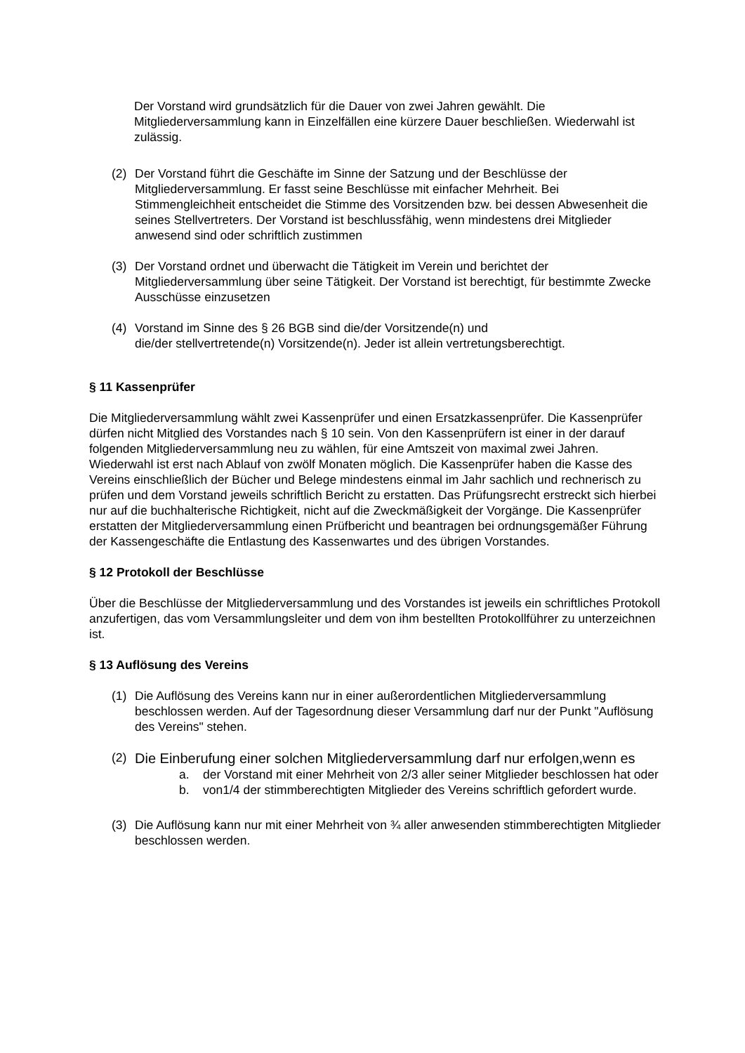Der Vorstand wird grundsätzlich für die Dauer von zwei Jahren gewählt. Die Mitgliederversammlung kann in Einzelfällen eine kürzere Dauer beschließen. Wiederwahl ist zulässig.
(2) Der Vorstand führt die Geschäfte im Sinne der Satzung und der Beschlüsse der Mitgliederversammlung. Er fasst seine Beschlüsse mit einfacher Mehrheit. Bei Stimmengleichheit entscheidet die Stimme des Vorsitzenden bzw. bei dessen Abwesenheit die seines Stellvertreters. Der Vorstand ist beschlussfähig, wenn mindestens drei Mitglieder anwesend sind oder schriftlich zustimmen
(3) Der Vorstand ordnet und überwacht die Tätigkeit im Verein und berichtet der Mitgliederversammlung über seine Tätigkeit. Der Vorstand ist berechtigt, für bestimmte Zwecke Ausschüsse einzusetzen
(4) Vorstand im Sinne des § 26 BGB sind die/der Vorsitzende(n) und
die/der stellvertretende(n) Vorsitzende(n). Jeder ist allein vertretungsberechtigt.
§ 11 Kassenprüfer
Die Mitgliederversammlung wählt zwei Kassenprüfer und einen Ersatzkassenprüfer. Die Kassenprüfer dürfen nicht Mitglied des Vorstandes nach § 10 sein. Von den Kassenprüfern ist einer in der darauf folgenden Mitgliederversammlung neu zu wählen, für eine Amtszeit von maximal zwei Jahren. Wiederwahl ist erst nach Ablauf von zwölf Monaten möglich. Die Kassenprüfer haben die Kasse des Vereins einschließlich der Bücher und Belege mindestens einmal im Jahr sachlich und rechnerisch zu prüfen und dem Vorstand jeweils schriftlich Bericht zu erstatten. Das Prüfungsrecht erstreckt sich hierbei nur auf die buchhalterische Richtigkeit, nicht auf die Zweckmäßigkeit der Vorgänge. Die Kassenprüfer erstatten der Mitgliederversammlung einen Prüfbericht und beantragen bei ordnungsgemäßer Führung der Kassengeschäfte die Entlastung des Kassenwartes und des übrigen Vorstandes.
§ 12 Protokoll der Beschlüsse
Über die Beschlüsse der Mitgliederversammlung und des Vorstandes ist jeweils ein schriftliches Protokoll anzufertigen, das vom Versammlungsleiter und dem von ihm bestellten Protokollführer zu unterzeichnen ist.
§ 13 Auflösung des Vereins
(1) Die Auflösung des Vereins kann nur in einer außerordentlichen Mitgliederversammlung beschlossen werden. Auf der Tagesordnung dieser Versammlung darf nur der Punkt "Auflösung des Vereins" stehen.
(2)
Die Einberufung einer solchen Mitgliederversammlung darf nur erfolgen,wenn es
a. der Vorstand mit einer Mehrheit von 2/3 aller seiner Mitglieder beschlossen hat oder
b. von1/4 der stimmberechtigten Mitglieder des Vereins schriftlich gefordert wurde.
(3) Die Auflösung kann nur mit einer Mehrheit von ¾ aller anwesenden stimmberechtigten Mitglieder beschlossen werden.